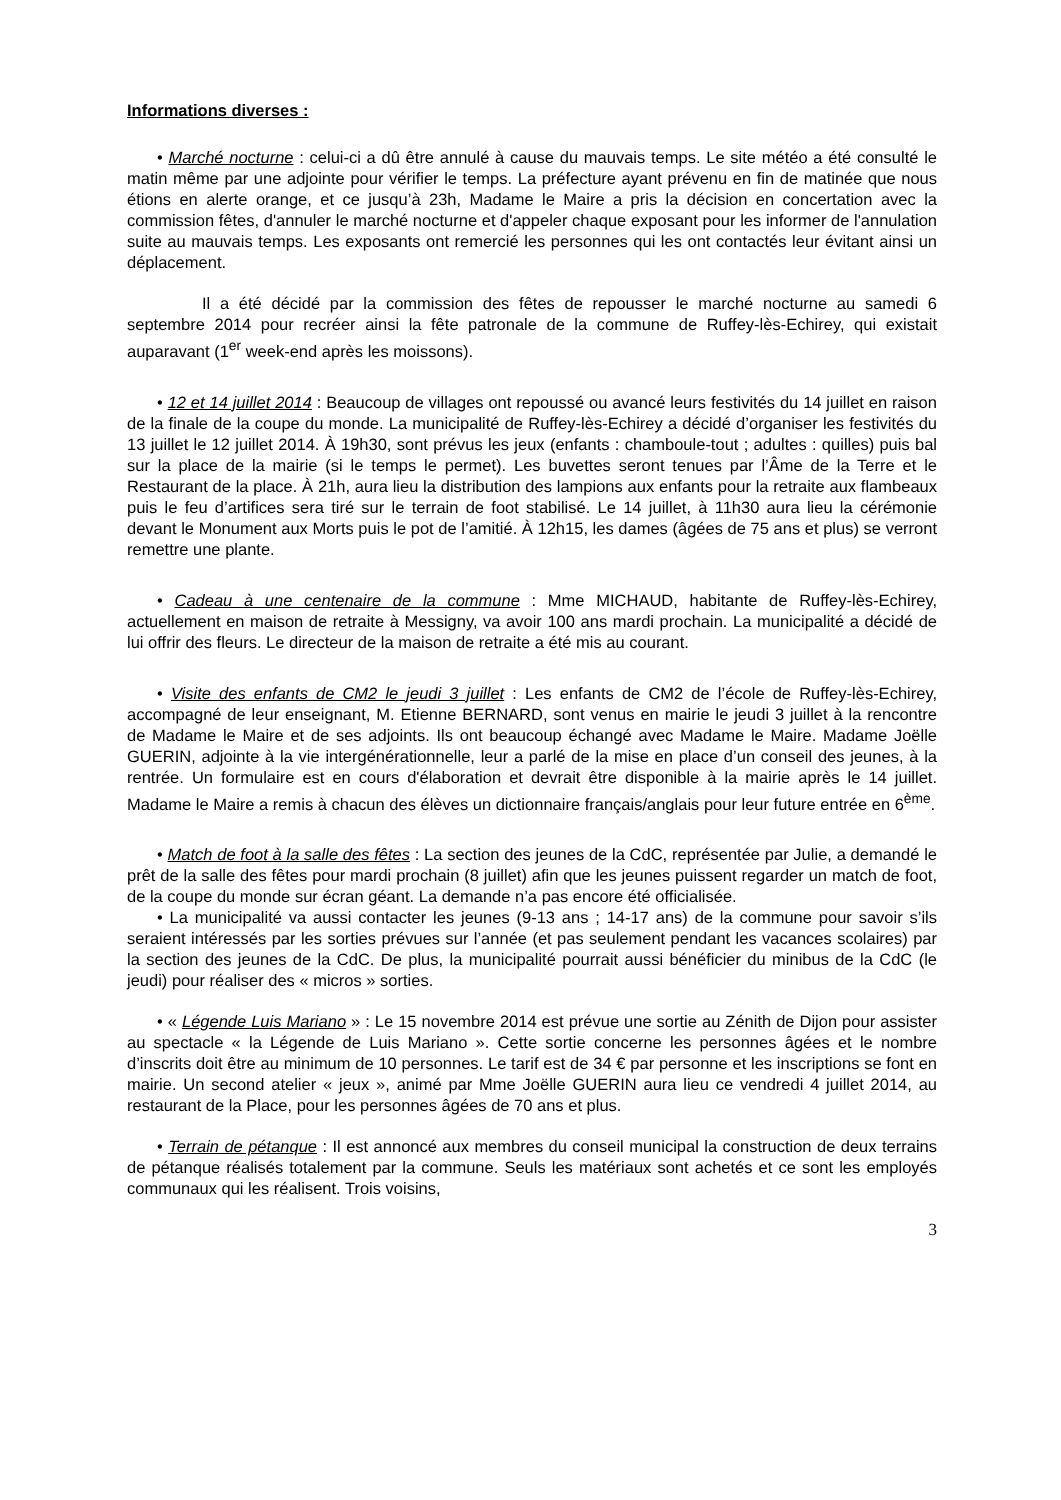Informations diverses :
• Marché nocturne : celui-ci a dû être annulé à cause du mauvais temps. Le site météo a été consulté le matin même par une adjointe pour vérifier le temps. La préfecture ayant prévenu en fin de matinée que nous étions en alerte orange, et ce jusqu’à 23h, Madame le Maire a pris la décision en concertation avec la commission fêtes, d'annuler le marché nocturne et d'appeler chaque exposant pour les informer de l'annulation suite au mauvais temps. Les exposants ont remercié les personnes qui les ont contactés leur évitant ainsi un déplacement.
Il a été décidé par la commission des fêtes de repousser le marché nocturne au samedi 6 septembre 2014 pour recréer ainsi la fête patronale de la commune de Ruffey-lès-Echirey, qui existait auparavant (1<sup>er</sup> week-end après les moissons).
• 12 et 14 juillet 2014 : Beaucoup de villages ont repoussé ou avancé leurs festivités du 14 juillet en raison de la finale de la coupe du monde. La municipalité de Ruffey-lès-Echirey a décidé d’organiser les festivités du 13 juillet le 12 juillet 2014. À 19h30, sont prévus les jeux (enfants : chamboule-tout ; adultes : quilles) puis bal sur la place de la mairie (si le temps le permet). Les buvettes seront tenues par l’Âme de la Terre et le Restaurant de la place. À 21h, aura lieu la distribution des lampions aux enfants pour la retraite aux flambeaux puis le feu d’artifices sera tiré sur le terrain de foot stabilisé. Le 14 juillet, à 11h30 aura lieu la cérémonie devant le Monument aux Morts puis le pot de l’amitié. À 12h15, les dames (âgées de 75 ans et plus) se verront remettre une plante.
• Cadeau à une centenaire de la commune : Mme MICHAUD, habitante de Ruffey-lès-Echirey, actuellement en maison de retraite à Messigny, va avoir 100 ans mardi prochain. La municipalité a décidé de lui offrir des fleurs. Le directeur de la maison de retraite a été mis au courant.
• Visite des enfants de CM2 le jeudi 3 juillet : Les enfants de CM2 de l’école de Ruffey-lès-Echirey, accompagné de leur enseignant, M. Etienne BERNARD, sont venus en mairie le jeudi 3 juillet à la rencontre de Madame le Maire et de ses adjoints. Ils ont beaucoup échangé avec Madame le Maire. Madame Joëlle GUERIN, adjointe à la vie intergénérationnelle, leur a parlé de la mise en place d’un conseil des jeunes, à la rentrée. Un formulaire est en cours d'élaboration et devrait être disponible à la mairie après le 14 juillet. Madame le Maire a remis à chacun des élèves un dictionnaire français/anglais pour leur future entrée en 6<sup>ème</sup>.
• Match de foot à la salle des fêtes : La section des jeunes de la CdC, représentée par Julie, a demandé le prêt de la salle des fêtes pour mardi prochain (8 juillet) afin que les jeunes puissent regarder un match de foot, de la coupe du monde sur écran géant. La demande n’a pas encore été officialisée.
• La municipalité va aussi contacter les jeunes (9-13 ans ; 14-17 ans) de la commune pour savoir s’ils seraient intéressés par les sorties prévues sur l’année (et pas seulement pendant les vacances scolaires) par la section des jeunes de la CdC. De plus, la municipalité pourrait aussi bénéficier du minibus de la CdC (le jeudi) pour réaliser des « micros » sorties.
• « Légende Luis Mariano » : Le 15 novembre 2014 est prévue une sortie au Zénith de Dijon pour assister au spectacle « la Légende de Luis Mariano ». Cette sortie concerne les personnes âgées et le nombre d’inscrits doit être au minimum de 10 personnes. Le tarif est de 34 € par personne et les inscriptions se font en mairie. Un second atelier « jeux », animé par Mme Joëlle GUERIN aura lieu ce vendredi 4 juillet 2014, au restaurant de la Place, pour les personnes âgées de 70 ans et plus.
• Terrain de pétanque : Il est annoncé aux membres du conseil municipal la construction de deux terrains de pétanque réalisés totalement par la commune. Seuls les matériaux sont achetés et ce sont les employés communaux qui les réalisent. Trois voisins,
3